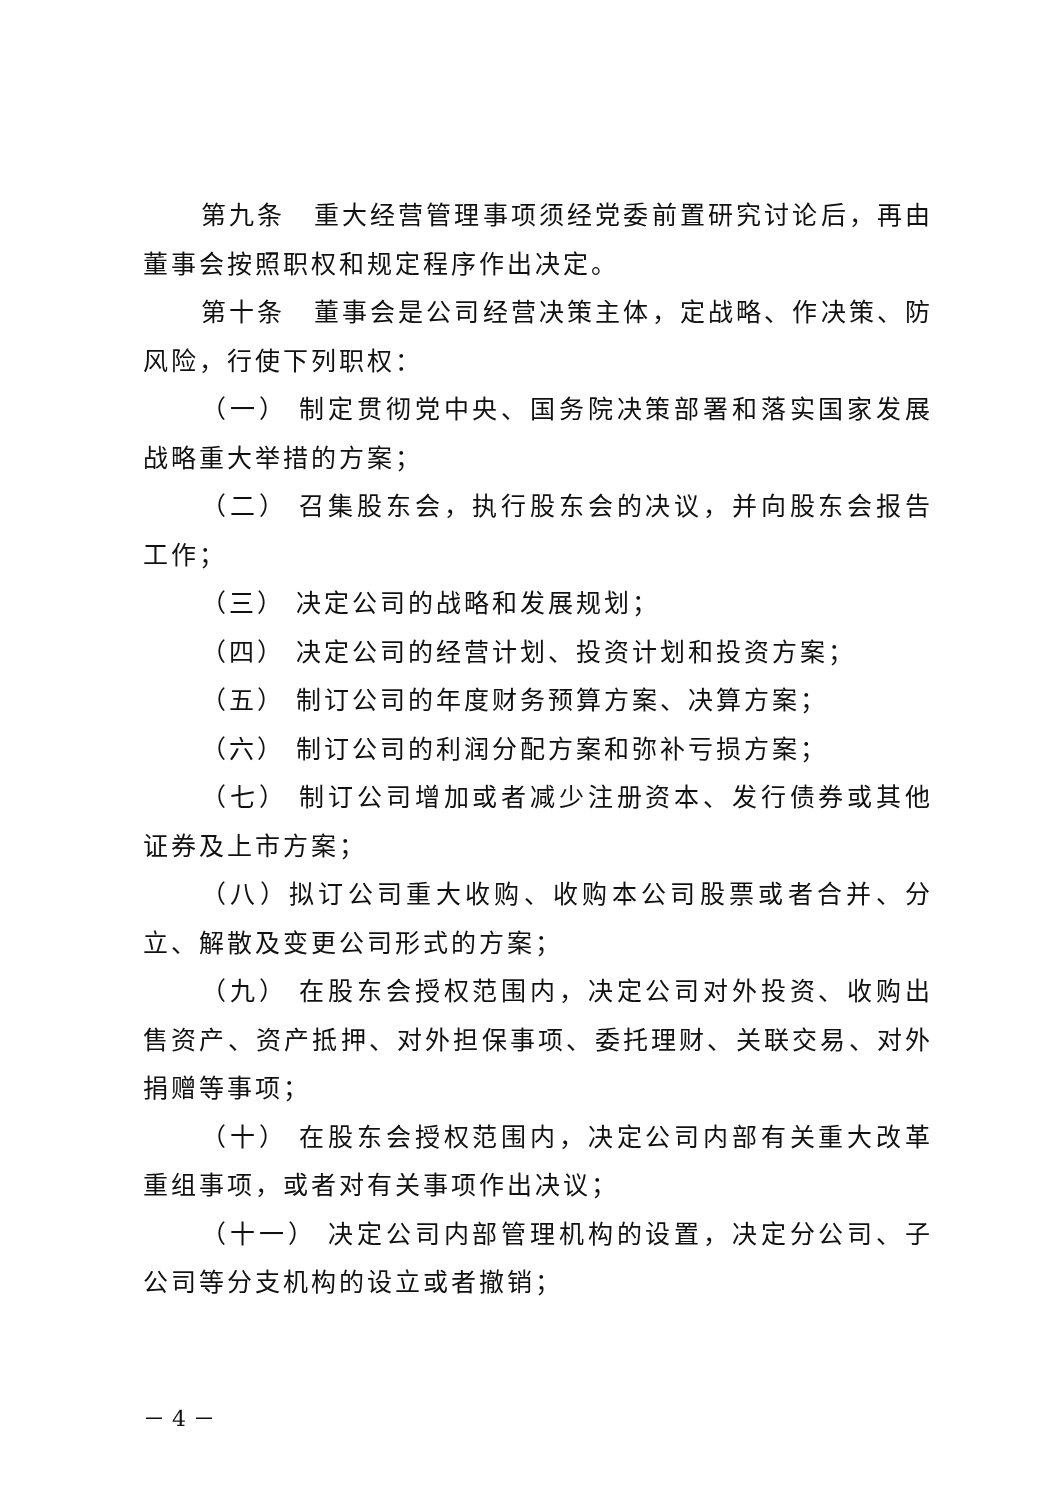第九条　重大经营管理事项须经党委前置研究讨论后，再由董事会按照职权和规定程序作出决定。
第十条　董事会是公司经营决策主体，定战略、作决策、防风险，行使下列职权：
（一） 制定贯彻党中央、国务院决策部署和落实国家发展战略重大举措的方案；
（二） 召集股东会，执行股东会的决议，并向股东会报告工作；
（三） 决定公司的战略和发展规划；
（四） 决定公司的经营计划、投资计划和投资方案；
（五） 制订公司的年度财务预算方案、决算方案；
（六） 制订公司的利润分配方案和弥补亏损方案；
（七） 制订公司增加或者减少注册资本、发行债券或其他证券及上市方案；
（八）拟订公司重大收购、收购本公司股票或者合并、分立、解散及变更公司形式的方案；
（九） 在股东会授权范围内，决定公司对外投资、收购出售资产、资产抵押、对外担保事项、委托理财、关联交易、对外捐赠等事项；
（十） 在股东会授权范围内，决定公司内部有关重大改革重组事项，或者对有关事项作出决议；
（十一） 决定公司内部管理机构的设置，决定分公司、子公司等分支机构的设立或者撤销；
－ 4 －